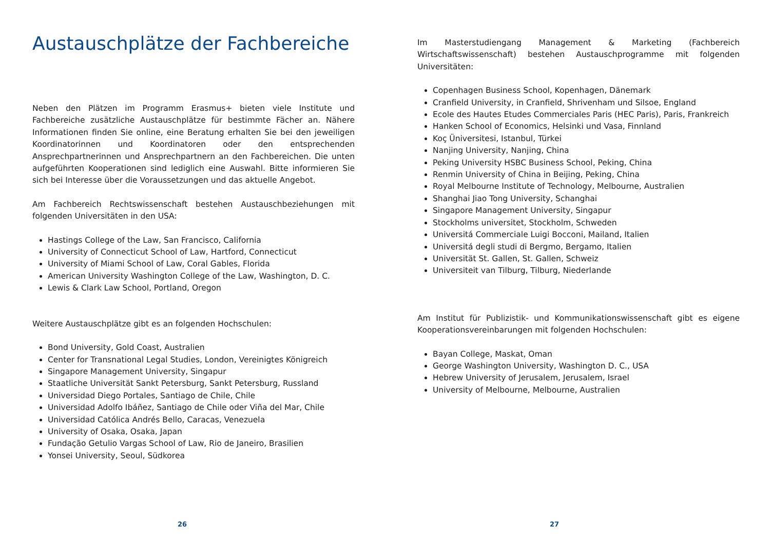Austauschplätze der Fachbereiche
Neben den Plätzen im Programm Erasmus+ bieten viele Institute und Fachbereiche zusätzliche Austauschplätze für bestimmte Fächer an. Nähere Informationen finden Sie online, eine Beratung erhalten Sie bei den jeweiligen Koordinatorinnen und Koordinatoren oder den entsprechenden Ansprechpartnerinnen und Ansprechpartnern an den Fachbereichen. Die unten aufgeführten Kooperationen sind lediglich eine Auswahl. Bitte informieren Sie sich bei Interesse über die Voraussetzungen und das aktuelle Angebot.
Am Fachbereich Rechtswissenschaft bestehen Austauschbeziehungen mit folgenden Universitäten in den USA:
Hastings College of the Law, San Francisco, California
University of Connecticut School of Law, Hartford, Connecticut
University of Miami School of Law, Coral Gables, Florida
American University Washington College of the Law, Washington, D. C.
Lewis & Clark Law School, Portland, Oregon
Weitere Austauschplätze gibt es an folgenden Hochschulen:
Bond University, Gold Coast, Australien
Center for Transnational Legal Studies, London, Vereinigtes Königreich
Singapore Management University, Singapur
Staatliche Universität Sankt Petersburg, Sankt Petersburg, Russland
Universidad Diego Portales, Santiago de Chile, Chile
Universidad Adolfo Ibáñez, Santiago de Chile oder Viña del Mar, Chile
Universidad Católica Andrés Bello, Caracas, Venezuela
University of Osaka, Osaka, Japan
Fundação Getulio Vargas School of Law, Rio de Janeiro, Brasilien
Yonsei University, Seoul, Südkorea
26
Im Masterstudiengang Management & Marketing (Fachbereich Wirtschaftswissenschaft) bestehen Austauschprogramme mit folgenden Universitäten:
Copenhagen Business School, Kopenhagen, Dänemark
Cranfield University, in Cranfield, Shrivenham und Silsoe, England
Ecole des Hautes Etudes Commerciales Paris (HEC Paris), Paris, Frankreich
Hanken School of Economics, Helsinki und Vasa, Finnland
Koç Üniversitesi, Istanbul, Türkei
Nanjing University, Nanjing, China
Peking University HSBC Business School, Peking, China
Renmin University of China in Beijing, Peking, China
Royal Melbourne Institute of Technology, Melbourne, Australien
Shanghai Jiao Tong University, Schanghai
Singapore Management University, Singapur
Stockholms universitet, Stockholm, Schweden
Universitá Commerciale Luigi Bocconi, Mailand, Italien
Universitá degli studi di Bergmo, Bergamo, Italien
Universität St. Gallen, St. Gallen, Schweiz
Universiteit van Tilburg, Tilburg, Niederlande
Am Institut für Publizistik- und Kommunikationswissenschaft gibt es eigene Kooperationsvereinbarungen mit folgenden Hochschulen:
Bayan College, Maskat, Oman
George Washington University, Washington D. C., USA
Hebrew University of Jerusalem, Jerusalem, Israel
University of Melbourne, Melbourne, Australien
27